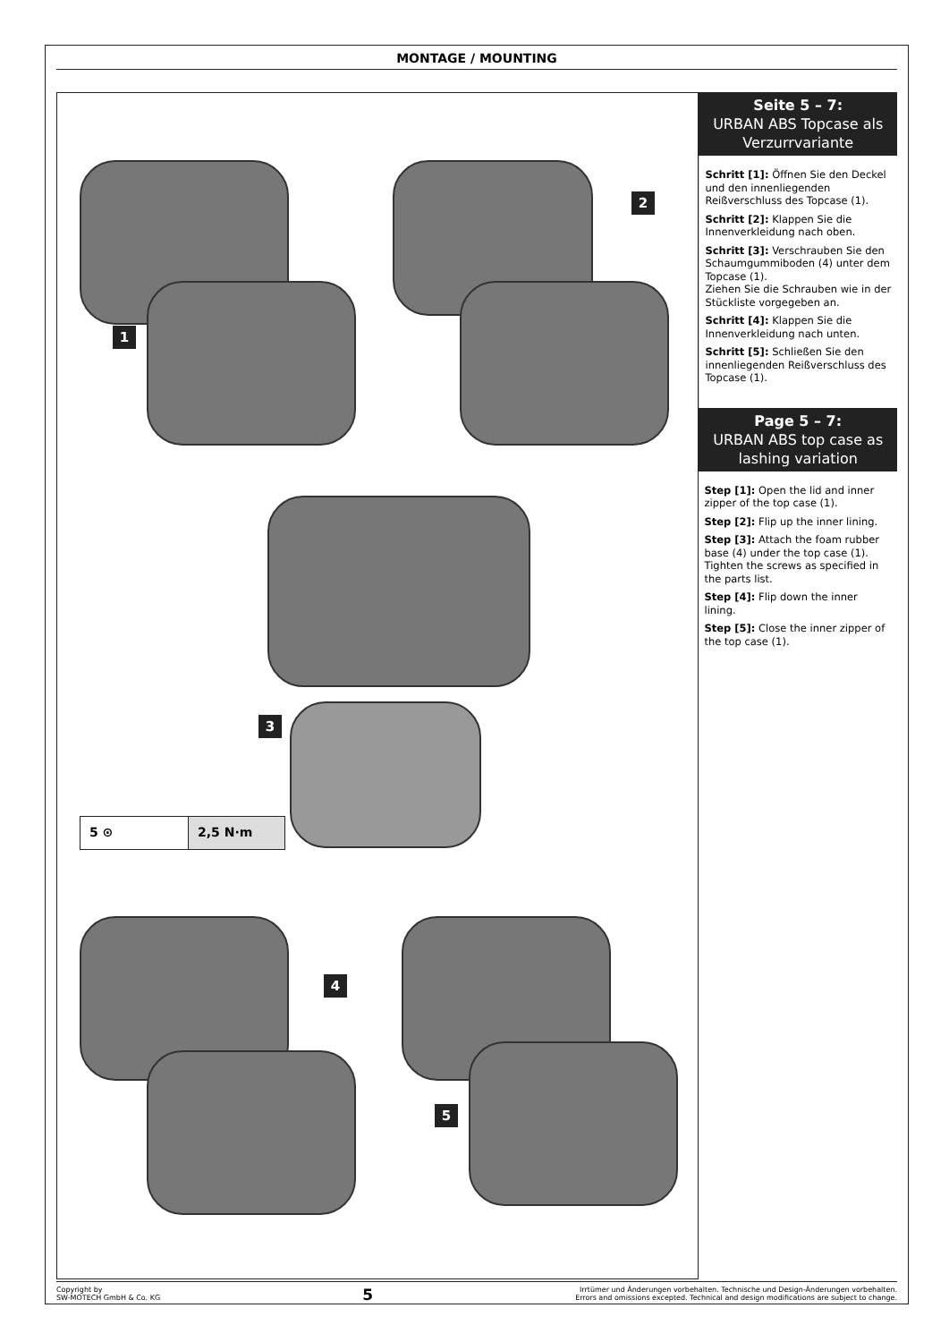MONTAGE / MOUNTING
1
2
3
5 ⊙ 2,5 N·m
4
5
Seite 5 – 7:
URBAN ABS Topcase als Verzurrvariante
Schritt [1]: Öffnen Sie den Deckel und den innenliegenden Reißverschluss des Topcase (1).
Schritt [2]: Klappen Sie die Innenverkleidung nach oben.
Schritt [3]: Verschrauben Sie den Schaumgummiboden (4) unter dem Topcase (1).
Ziehen Sie die Schrauben wie in der Stückliste vorgegeben an.
Schritt [4]: Klappen Sie die Innenverkleidung nach unten.
Schritt [5]: Schließen Sie den innenliegenden Reißverschluss des Topcase (1).
Page 5 – 7:
URBAN ABS top case as lashing variation
Step [1]: Open the lid and inner zipper of the top case (1).
Step [2]: Flip up the inner lining.
Step [3]: Attach the foam rubber base (4) under the top case (1). Tighten the screws as specified in the parts list.
Step [4]: Flip down the inner lining.
Step [5]: Close the inner zipper of the top case (1).
Copyright by
SW-MOTECH GmbH & Co. KG
5
Irrtümer und Änderungen vorbehalten. Technische und Design-Änderungen vorbehalten.
Errors and omissions excepted. Technical and design modifications are subject to change.